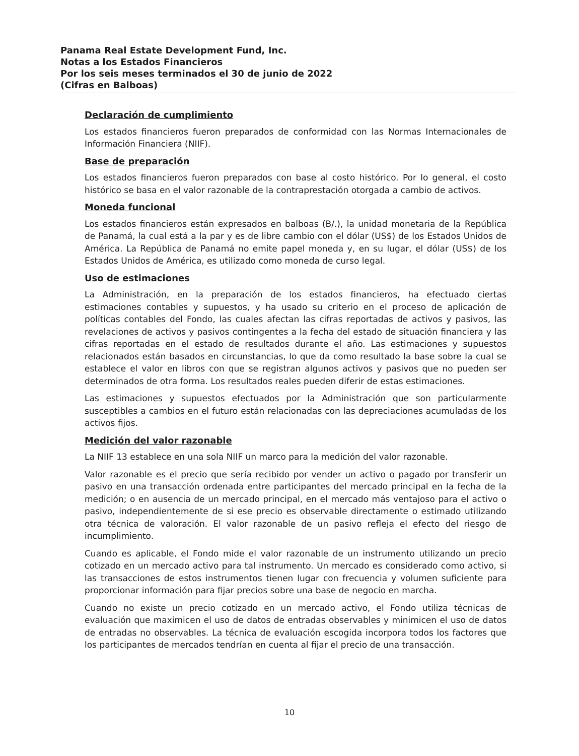Panama Real Estate Development Fund, Inc.
Notas a los Estados Financieros
Por los seis meses terminados el 30 de junio de 2022
(Cifras en Balboas)
Declaración de cumplimiento
Los estados financieros fueron preparados de conformidad con las Normas Internacionales de Información Financiera (NIIF).
Base de preparación
Los estados financieros fueron preparados con base al costo histórico. Por lo general, el costo histórico se basa en el valor razonable de la contraprestación otorgada a cambio de activos.
Moneda funcional
Los estados financieros están expresados en balboas (B/.), la unidad monetaria de la República de Panamá, la cual está a la par y es de libre cambio con el dólar (US$) de los Estados Unidos de América. La República de Panamá no emite papel moneda y, en su lugar, el dólar (US$) de los Estados Unidos de América, es utilizado como moneda de curso legal.
Uso de estimaciones
La Administración, en la preparación de los estados financieros, ha efectuado ciertas estimaciones contables y supuestos, y ha usado su criterio en el proceso de aplicación de políticas contables del Fondo, las cuales afectan las cifras reportadas de activos y pasivos, las revelaciones de activos y pasivos contingentes a la fecha del estado de situación financiera y las cifras reportadas en el estado de resultados durante el año. Las estimaciones y supuestos relacionados están basados en circunstancias, lo que da como resultado la base sobre la cual se establece el valor en libros con que se registran algunos activos y pasivos que no pueden ser determinados de otra forma. Los resultados reales pueden diferir de estas estimaciones.
Las estimaciones y supuestos efectuados por la Administración que son particularmente susceptibles a cambios en el futuro están relacionadas con las depreciaciones acumuladas de los activos fijos.
Medición del valor razonable
La NIIF 13 establece en una sola NIIF un marco para la medición del valor razonable.
Valor razonable es el precio que sería recibido por vender un activo o pagado por transferir un pasivo en una transacción ordenada entre participantes del mercado principal en la fecha de la medición; o en ausencia de un mercado principal, en el mercado más ventajoso para el activo o pasivo, independientemente de si ese precio es observable directamente o estimado utilizando otra técnica de valoración. El valor razonable de un pasivo refleja el efecto del riesgo de incumplimiento.
Cuando es aplicable, el Fondo mide el valor razonable de un instrumento utilizando un precio cotizado en un mercado activo para tal instrumento. Un mercado es considerado como activo, si las transacciones de estos instrumentos tienen lugar con frecuencia y volumen suficiente para proporcionar información para fijar precios sobre una base de negocio en marcha.
Cuando no existe un precio cotizado en un mercado activo, el Fondo utiliza técnicas de evaluación que maximicen el uso de datos de entradas observables y minimicen el uso de datos de entradas no observables. La técnica de evaluación escogida incorpora todos los factores que los participantes de mercados tendrían en cuenta al fijar el precio de una transacción.
10